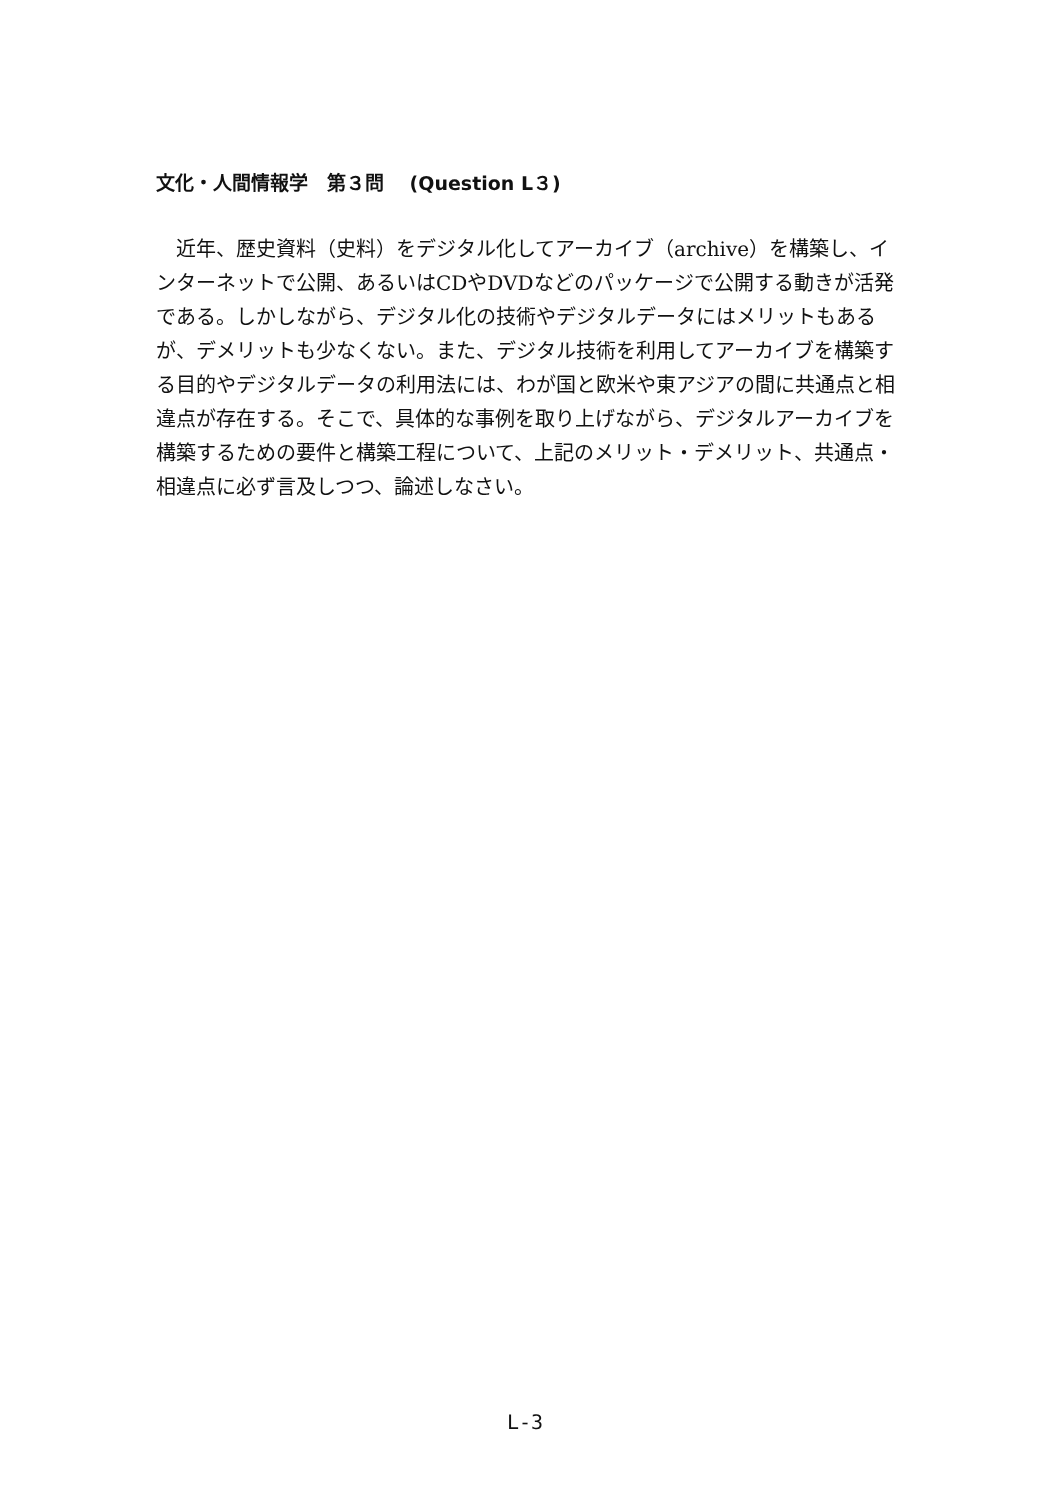文化・人間情報学　第３問　 (Question L３)
　近年、歴史資料（史料）をデジタル化してアーカイブ（archive）を構築し、インターネットで公開、あるいはCDやDVDなどのパッケージで公開する動きが活発である。しかしながら、デジタル化の技術やデジタルデータにはメリットもあるが、デメリットも少なくない。また、デジタル技術を利用してアーカイブを構築する目的やデジタルデータの利用法には、わが国と欧米や東アジアの間に共通点と相違点が存在する。そこで、具体的な事例を取り上げながら、デジタルアーカイブを構築するための要件と構築工程について、上記のメリット・デメリット、共通点・相違点に必ず言及しつつ、論述しなさい。
L-3